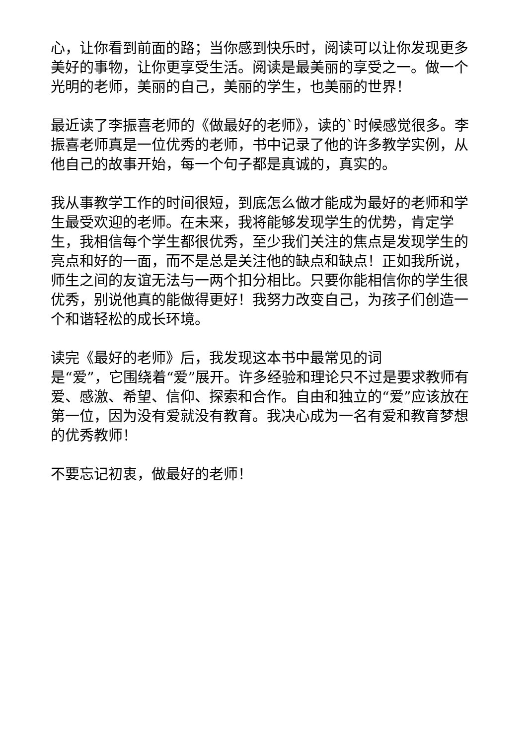心，让你看到前面的路；当你感到快乐时，阅读可以让你发现更多美好的事物，让你更享受生活。阅读是最美丽的享受之一。做一个光明的老师，美丽的自己，美丽的学生，也美丽的世界！
最近读了李振喜老师的《做最好的老师》，读的`时候感觉很多。李振喜老师真是一位优秀的老师，书中记录了他的许多教学实例，从他自己的故事开始，每一个句子都是真诚的，真实的。
我从事教学工作的时间很短，到底怎么做才能成为最好的老师和学生最受欢迎的老师。在未来，我将能够发现学生的优势，肯定学生，我相信每个学生都很优秀，至少我们关注的焦点是发现学生的亮点和好的一面，而不是总是关注他的缺点和缺点！正如我所说，师生之间的友谊无法与一两个扣分相比。只要你能相信你的学生很优秀，别说他真的能做得更好！我努力改变自己，为孩子们创造一个和谐轻松的成长环境。
读完《最好的老师》后，我发现这本书中最常见的词
是“爱”，它围绕着“爱”展开。许多经验和理论只不过是要求教师有爱、感激、希望、信仰、探索和合作。自由和独立的“爱”应该放在第一位，因为没有爱就没有教育。我决心成为一名有爱和教育梦想的优秀教师！
不要忘记初衷，做最好的老师！